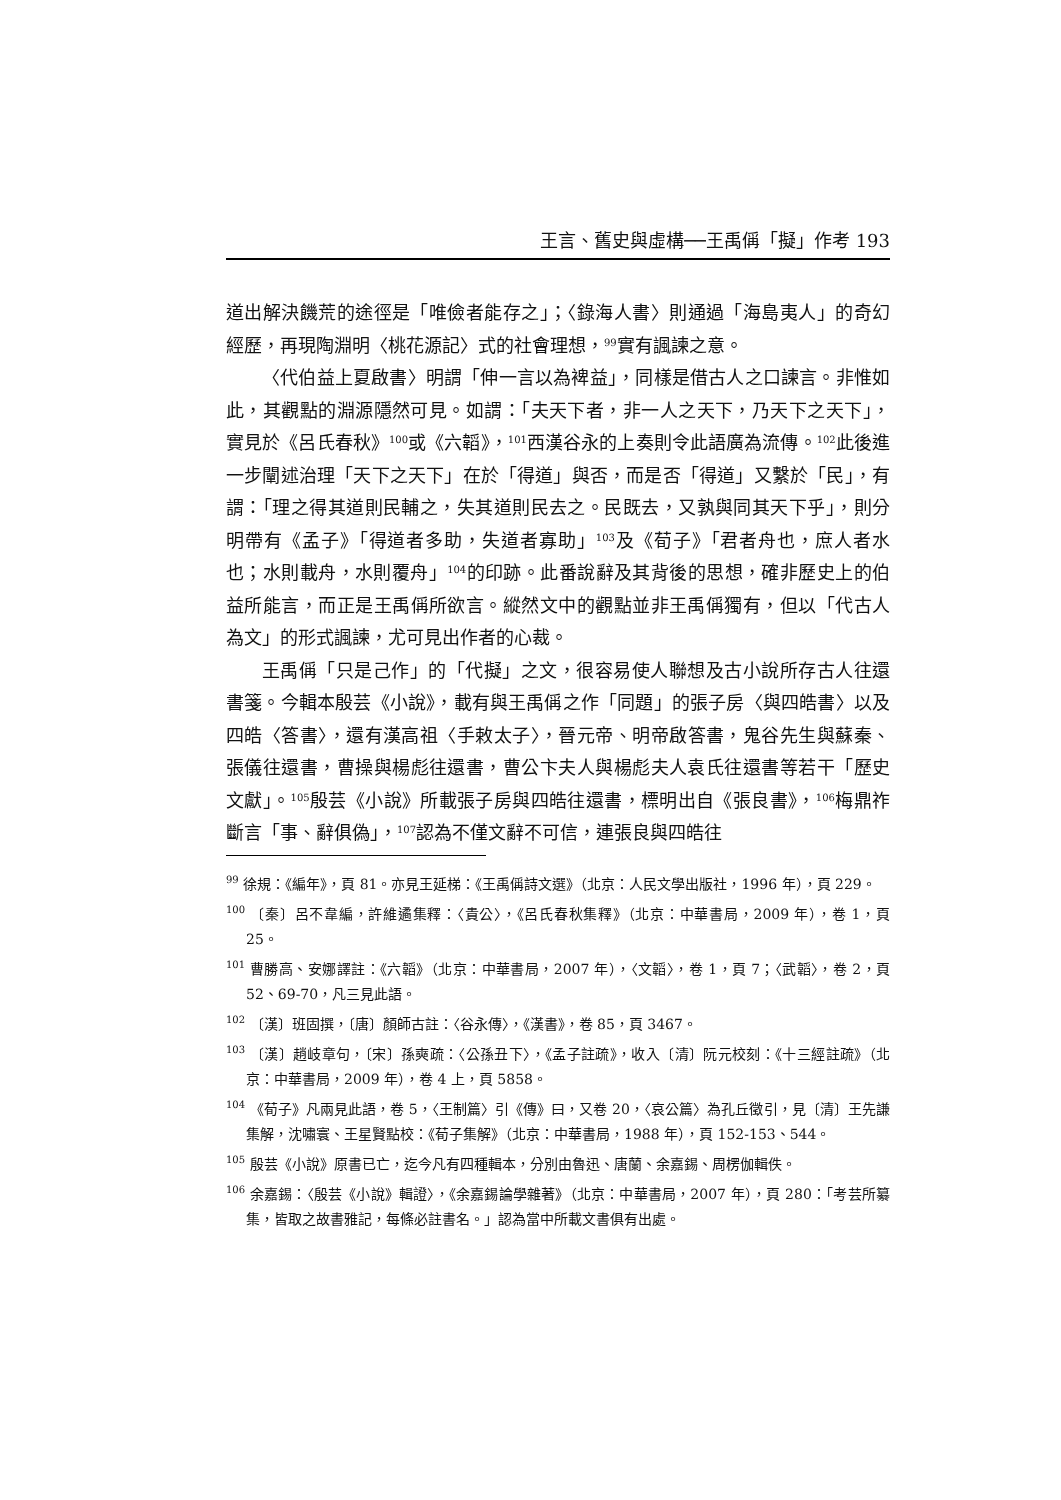王言、舊史與虛構──王禹偁「擬」作考 193
道出解決饑荒的途徑是「唯儉者能存之」；〈錄海人書〉則通過「海島夷人」的奇幻經歷，再現陶淵明〈桃花源記〉式的社會理想，<sup>99</sup>實有諷諫之意。
〈代伯益上夏啟書〉明謂「伸一言以為裨益」，同樣是借古人之口諫言。非惟如此，其觀點的淵源隱然可見。如謂：「夫天下者，非一人之天下，乃天下之天下」，實見於《呂氏春秋》<sup>100</sup>或《六韜》，<sup>101</sup>西漢谷永的上奏則令此語廣為流傳。<sup>102</sup>此後進一步闡述治理「天下之天下」在於「得道」與否，而是否「得道」又繫於「民」，有謂：「理之得其道則民輔之，失其道則民去之。民既去，又孰與同其天下乎」，則分明帶有《孟子》「得道者多助，失道者寡助」<sup>103</sup>及《荀子》「君者舟也，庶人者水也；水則載舟，水則覆舟」<sup>104</sup>的印跡。此番說辭及其背後的思想，確非歷史上的伯益所能言，而正是王禹偁所欲言。縱然文中的觀點並非王禹偁獨有，但以「代古人為文」的形式諷諫，尤可見出作者的心裁。
王禹偁「只是己作」的「代擬」之文，很容易使人聯想及古小說所存古人往還書箋。今輯本殷芸《小說》，載有與王禹偁之作「同題」的張子房〈與四皓書〉以及四皓〈答書〉，還有漢高祖〈手敕太子〉，晉元帝、明帝啟答書，鬼谷先生與蘇秦、張儀往還書，曹操與楊彪往還書，曹公卞夫人與楊彪夫人袁氏往還書等若干「歷史文獻」。<sup>105</sup>殷芸《小說》所載張子房與四皓往還書，標明出自《張良書》，<sup>106</sup>梅鼎祚斷言「事、辭俱偽」，<sup>107</sup>認為不僅文辭不可信，連張良與四皓往
<sup>99</sup> 徐規：《編年》，頁 81。亦見王延梯：《王禹偁詩文選》（北京：人民文學出版社，1996 年），頁 229。
<sup>100</sup> 〔秦〕呂不韋編，許維遹集釋：〈貴公〉，《呂氏春秋集釋》（北京：中華書局，2009 年），卷 1，頁 25。
<sup>101</sup> 曹勝高、安娜譯註：《六韜》（北京：中華書局，2007 年），〈文韜〉，卷 1，頁 7；〈武韜〉，卷 2，頁 52、69-70，凡三見此語。
<sup>102</sup> 〔漢〕班固撰，〔唐〕顏師古註：〈谷永傳〉，《漢書》，卷 85，頁 3467。
<sup>103</sup> 〔漢〕趙岐章句，〔宋〕孫奭疏：〈公孫丑下〉，《孟子註疏》，收入〔清〕阮元校刻：《十三經註疏》（北京：中華書局，2009 年），卷 4 上，頁 5858。
<sup>104</sup> 《荀子》凡兩見此語，卷 5，〈王制篇〉引《傳》曰，又卷 20，〈哀公篇〉為孔丘徵引，見〔清〕王先謙集解，沈嘯寰、王星賢點校：《荀子集解》（北京：中華書局，1988 年），頁 152-153、544。
<sup>105</sup> 殷芸《小說》原書已亡，迄今凡有四種輯本，分別由魯迅、唐蘭、余嘉錫、周楞伽輯佚。
<sup>106</sup> 余嘉錫：〈殷芸《小說》輯證〉，《余嘉錫論學雜著》（北京：中華書局，2007 年），頁 280：「考芸所纂集，皆取之故書雅記，每條必註書名。」認為當中所載文書俱有出處。